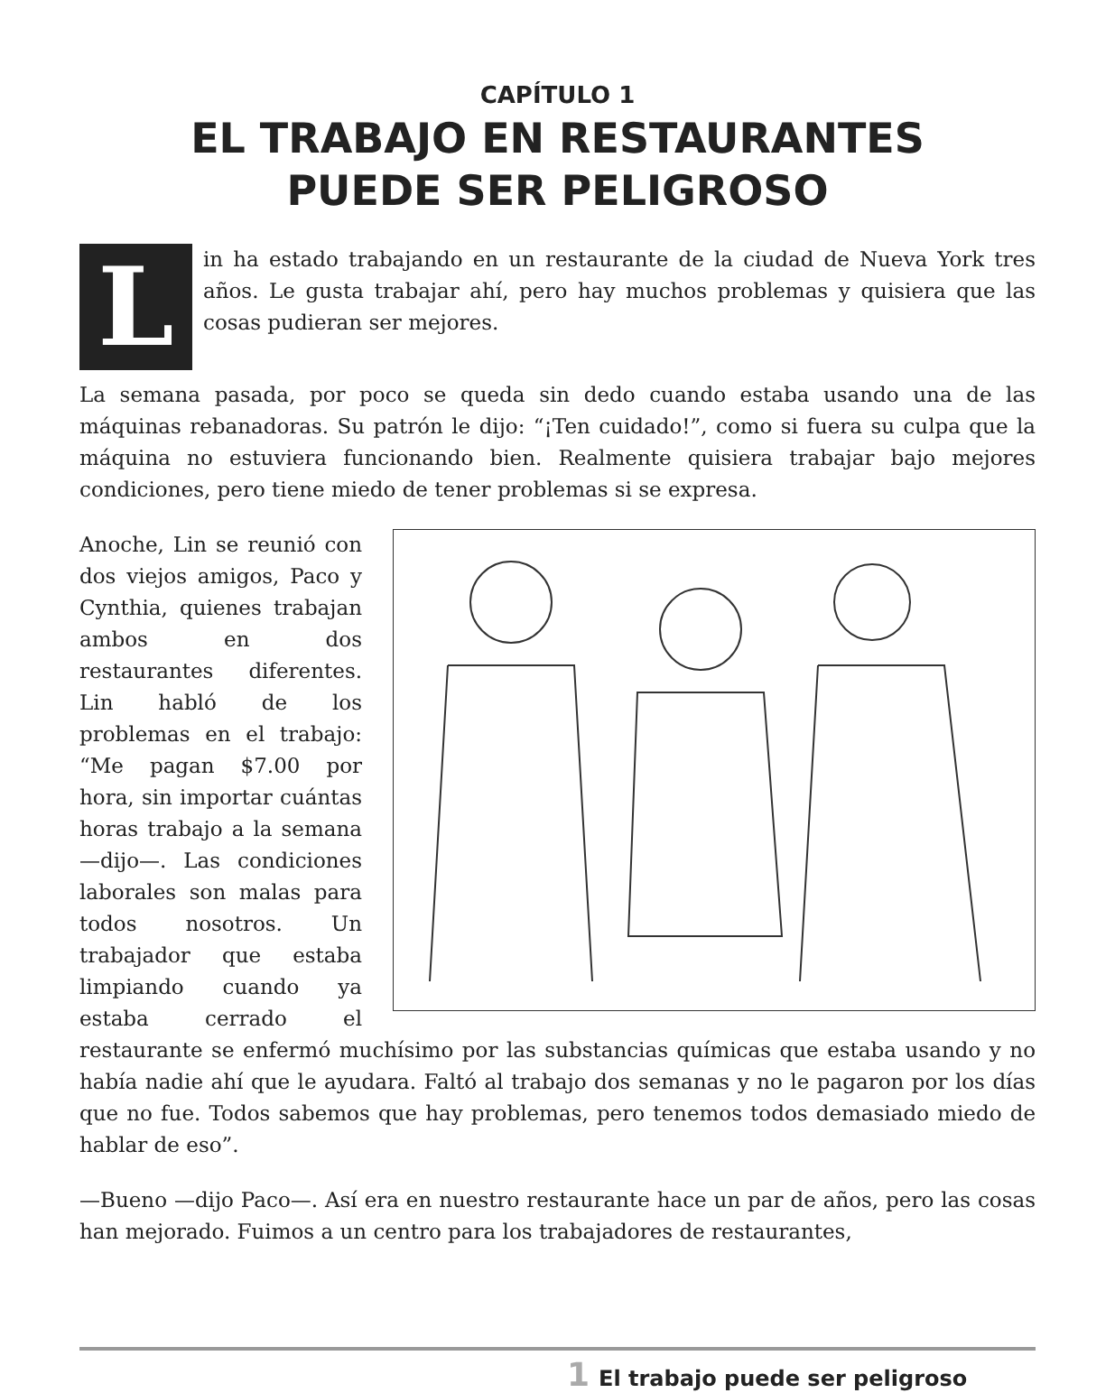CAPÍTULO 1
EL TRABAJO EN RESTAURANTES
PUEDE SER PELIGROSO
Lin ha estado trabajando en un restaurante de la ciudad de Nueva York tres años. Le gusta trabajar ahí, pero hay muchos problemas y quisiera que las cosas pudieran ser mejores.
La semana pasada, por poco se queda sin dedo cuando estaba usando una de las máquinas rebanadoras. Su patrón le dijo: “¡Ten cuidado!”, como si fuera su culpa que la máquina no estuviera funcionando bien. Realmente quisiera trabajar bajo mejores condiciones, pero tiene miedo de tener problemas si se expresa.
Anoche, Lin se reunió con dos viejos amigos, Paco y Cynthia, quienes trabajan ambos en dos restaurantes diferentes. Lin habló de los problemas en el trabajo: “Me pagan $7.00 por hora, sin importar cuántas horas trabajo a la semana —dijo—. Las condiciones laborales son malas para todos nosotros. Un trabajador que estaba limpiando cuando ya estaba cerrado el restaurante se enfermó muchísimo por las substancias químicas que estaba usando y no había nadie ahí que le ayudara. Faltó al trabajo dos semanas y no le pagaron por los días que no fue. Todos sabemos que hay problemas, pero tenemos todos demasiado miedo de hablar de eso”.
—Bueno —dijo Paco—. Así era en nuestro restaurante hace un par de años, pero las cosas han mejorado. Fuimos a un centro para los trabajadores de restaurantes,
1 El trabajo puede ser peligroso